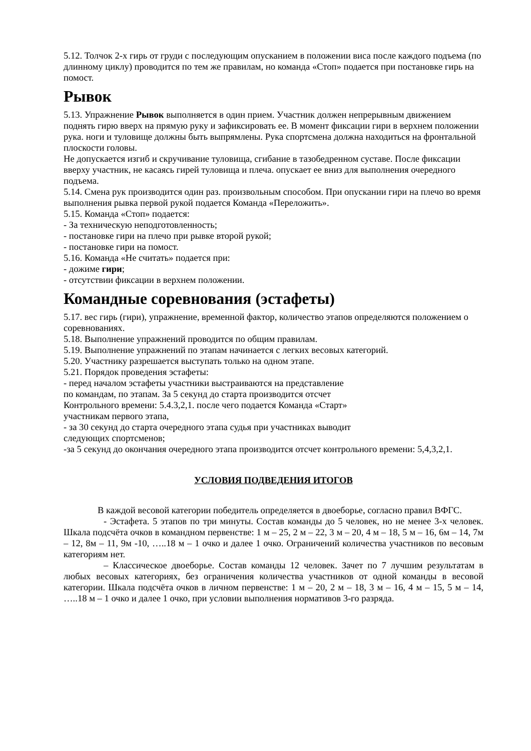5.12. Толчок 2-х гирь от груди с последующим опусканием в положении виса после каждого подъема (по длинному циклу) проводится по тем же правилам, но команда «Стоп» подается при постановке гирь на помост.
Рывок
5.13. Упражнение Рывок выполняется в один прием. Участник должен непрерывным движением поднять гирю вверх на прямую руку и зафиксировать ее. В момент фиксации гири в верхнем положении рука. ноги и туловище должны быть выпрямлены. Рука спортсмена должна находиться на фронтальной плоскости головы.
Не допускается изгиб и скручивание туловища, сгибание в тазобедренном суставе. После фиксации вверху участник, не касаясь гирей туловища и плеча. опускает ее вниз для выполнения очередного подъема.
5.14. Смена рук производится один раз. произвольным способом. При опускании гири на плечо во время выполнения рывка первой рукой подается Команда «Переложить».
5.15. Команда «Стоп» подается:
- За техническую неподготовленность;
- постановке гири на плечо при рывке второй рукой;
- постановке гири на помост.
5.16. Команда «Не считать» подается при:
- дожиме гири;
- отсутствии фиксации в верхнем положении.
Командные соревнования (эстафеты)
5.17. вес гирь (гири), упражнение, временной фактор, количество этапов определяются положением о соревнованиях.
5.18. Выполнение упражнений проводится по общим правилам.
5.19. Выполнение упражнений по этапам начинается с легких весовых категорий.
5.20. Участнику разрешается выступать только на одном этапе.
5.21. Порядок проведения эстафеты:
- перед началом эстафеты участники выстраиваются на представление
по командам, по этапам. За 5 секунд до старта производится отсчет
Контрольного времени: 5.4.3,2,1. после чего подается Команда «Старт»
участникам первого этапа,
- за 30 секунд до старта очередного этапа судья при участниках выводит
следующих спортсменов;
-за 5 секунд до окончания очередного этапа производится отсчет контрольного времени: 5,4,3,2,1.
УСЛОВИЯ ПОДВЕДЕНИЯ ИТОГОВ
В каждой весовой категории победитель определяется в двоеборье, согласно правил ВФГС.
- Эстафета. 5 этапов по три минуты. Состав команды до 5 человек, но не менее 3-х человек. Шкала подсчёта очков в командном первенстве: 1 м – 25, 2 м – 22, 3 м – 20, 4 м – 18, 5 м – 16, 6м – 14, 7м – 12, 8м – 11, 9м -10, …..18 м – 1 очко и далее 1 очко. Ограничений количества участников по весовым категориям нет.
– Классическое двоеборье. Состав команды 12 человек. Зачет по 7 лучшим результатам в любых весовых категориях, без ограничения количества участников от одной команды в весовой категории. Шкала подсчёта очков в личном первенстве: 1 м – 20, 2 м – 18, 3 м – 16, 4 м – 15, 5 м – 14, …..18 м – 1 очко и далее 1 очко, при условии выполнения нормативов 3-го разряда.